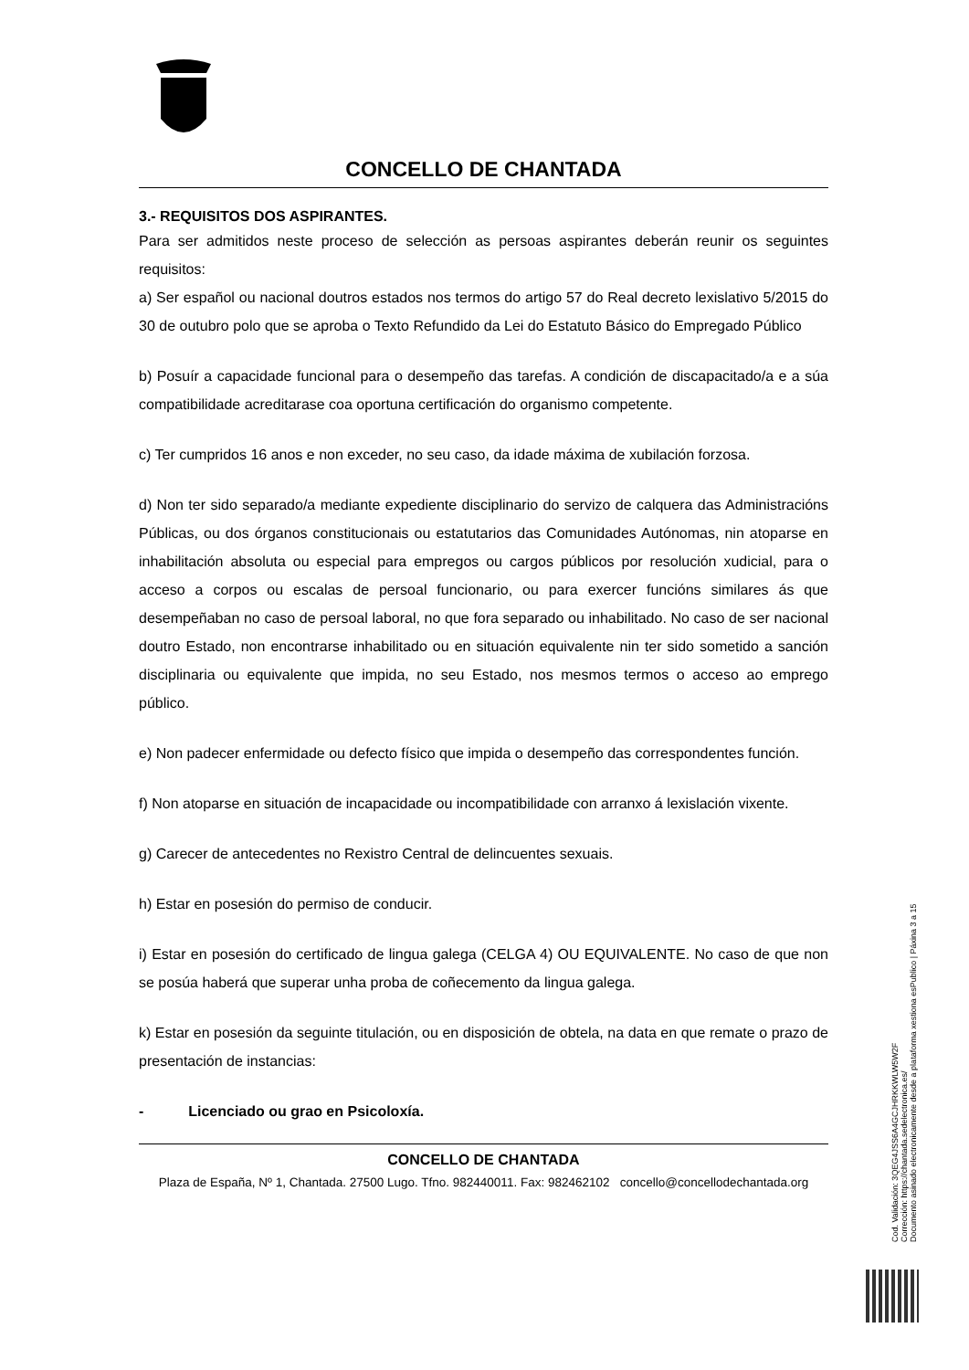CONCELLO DE CHANTADA
3.- REQUISITOS DOS ASPIRANTES.
Para ser admitidos neste proceso de selección as persoas aspirantes deberán reunir os seguintes requisitos:
a) Ser español ou nacional doutros estados nos termos do artigo 57 do Real decreto lexislativo 5/2015 do 30 de outubro polo que se aproba o Texto Refundido da Lei do Estatuto Básico do Empregado Público
b) Posuír a capacidade funcional para o desempeño das tarefas. A condición de discapacitado/a e a súa compatibilidade acreditarase coa oportuna certificación do organismo competente.
c) Ter cumpridos 16 anos e non exceder, no seu caso, da idade máxima de xubilación forzosa.
d) Non ter sido separado/a mediante expediente disciplinario do servizo de calquera das Administracións Públicas, ou dos órganos constitucionais ou estatutarios das Comunidades Autónomas, nin atoparse en inhabilitación absoluta ou especial para empregos ou cargos públicos por resolución xudicial, para o acceso a corpos ou escalas de persoal funcionario, ou para exercer funcións similares ás que desempeñaban no caso de persoal laboral, no que fora separado ou inhabilitado. No caso de ser nacional doutro Estado, non encontrarse inhabilitado ou en situación equivalente nin ter sido sometido a sanción disciplinaria ou equivalente que impida, no seu Estado, nos mesmos termos o acceso ao emprego público.
e) Non padecer enfermidade ou defecto físico que impida o desempeño das correspondentes función.
f) Non atoparse en situación de incapacidade ou incompatibilidade con arranxo á lexislación vixente.
g) Carecer de antecedentes no Rexistro Central de delincuentes sexuais.
h) Estar en posesión do permiso de conducir.
i) Estar en posesión do certificado de lingua galega (CELGA 4) OU EQUIVALENTE. No caso de que non se posúa haberá que superar unha proba de coñecemento da lingua galega.
k) Estar en posesión da seguinte titulación, ou en disposición de obtela, na data en que remate o prazo de presentación de instancias:
- Licenciado ou grao en Psicoloxía.
CONCELLO DE CHANTADA
Plaza de España, Nº 1, Chantada. 27500 Lugo. Tfno. 982440011. Fax: 982462102 concello@concellodechantada.org
Cod. Validación: 3QEG4JSS6A4GCJHRKKWLW5W2F
Corrección: https://chantada.sedelectronica.es/
Documento asinado electronicamente desde a plataforma xestiona esPublico | Páxina 3 a 15